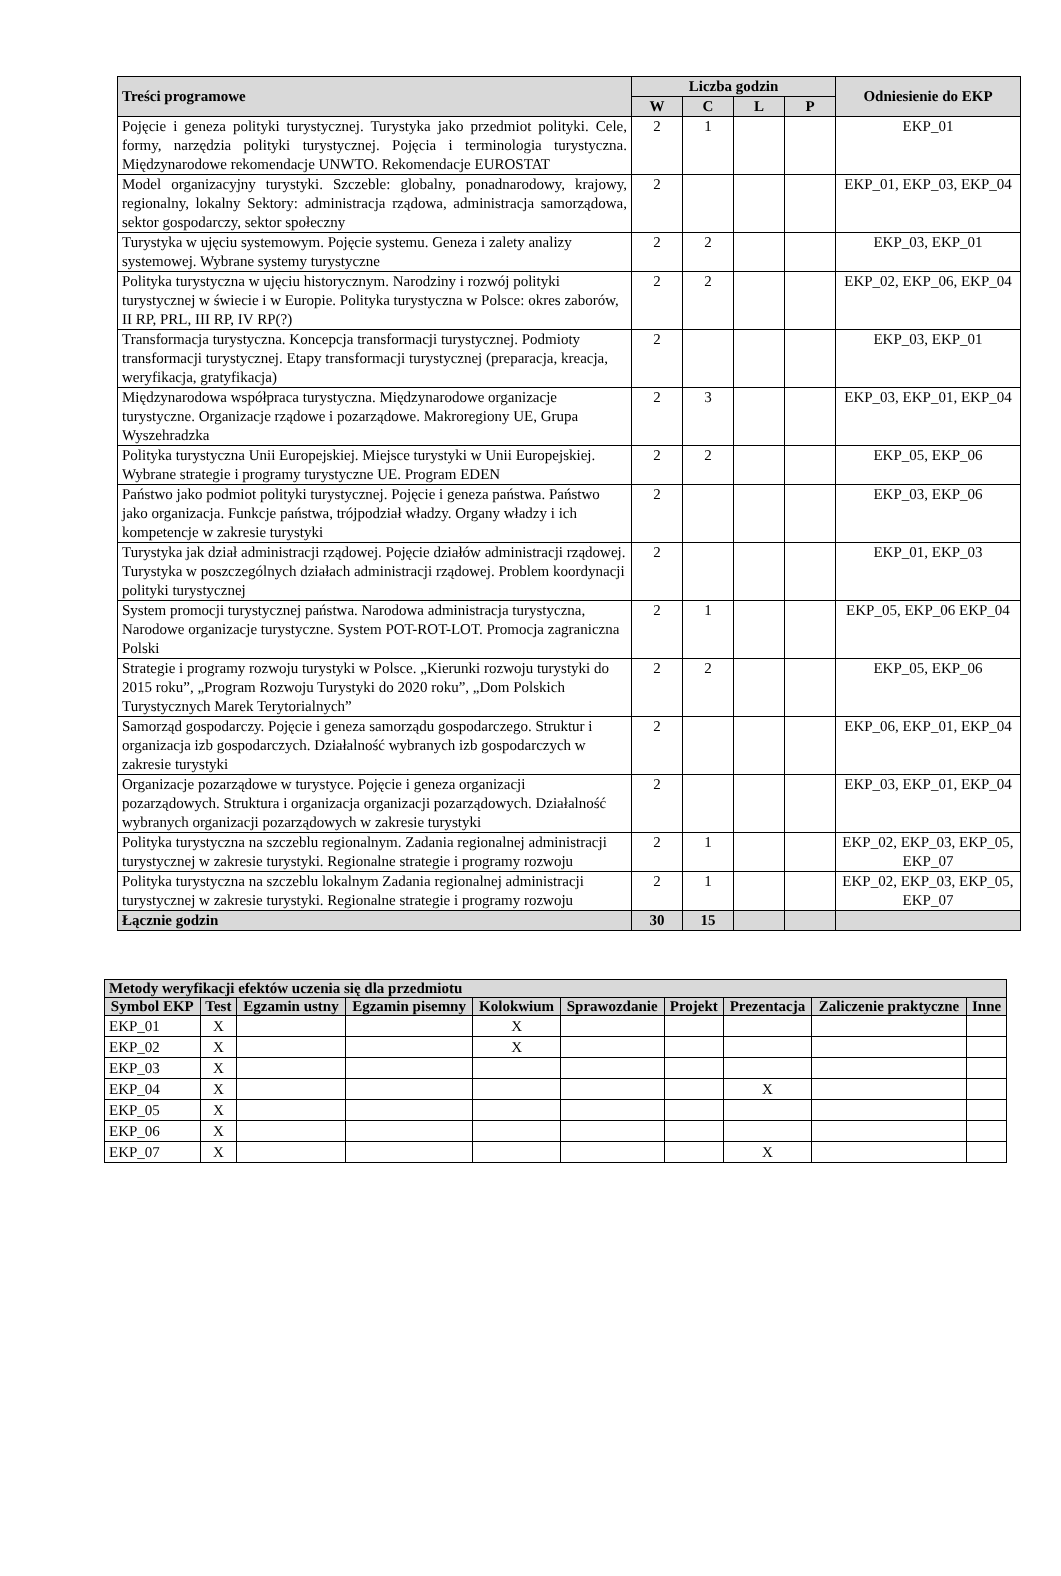| Treści programowe | Liczba godzin | | | | Odniesienie do EKP |
| --- | --- | --- | --- | --- | --- |
| | W | C | L | P | |
| Pojęcie i geneza polityki turystycznej. Turystyka jako przedmiot polityki. Cele, formy, narzędzia polityki turystycznej. Pojęcia i terminologia turystyczna. Międzynarodowe rekomendacje UNWTO. Rekomendacje EUROSTAT | 2 | 1 | | | EKP_01 |
| Model organizacyjny turystyki. Szczeble: globalny, ponadnarodowy, krajowy, regionalny, lokalny Sektory: administracja rządowa, administracja samorządowa, sektor gospodarczy, sektor społeczny | 2 | | | | EKP_01, EKP_03, EKP_04 |
| Turystyka w ujęciu systemowym. Pojęcie systemu. Geneza i zalety analizy systemowej. Wybrane systemy turystyczne | 2 | 2 | | | EKP_03, EKP_01 |
| Polityka turystyczna w ujęciu historycznym. Narodziny i rozwój polityki turystycznej w świecie i w Europie. Polityka turystyczna w Polsce: okres zaborów, II RP, PRL, III RP, IV RP(?) | 2 | 2 | | | EKP_02, EKP_06, EKP_04 |
| Transformacja turystyczna. Koncepcja transformacji turystycznej. Podmioty transformacji turystycznej. Etapy transformacji turystycznej (preparacja, kreacja, weryfikacja, gratyfikacja) | 2 | | | | EKP_03, EKP_01 |
| Międzynarodowa współpraca turystyczna. Międzynarodowe organizacje turystyczne. Organizacje rządowe i pozarządowe. Makroregiony UE, Grupa Wyszehradzka | 2 | 3 | | | EKP_03, EKP_01, EKP_04 |
| Polityka turystyczna Unii Europejskiej. Miejsce turystyki w Unii Europejskiej. Wybrane strategie i programy turystyczne UE. Program EDEN | 2 | 2 | | | EKP_05, EKP_06 |
| Państwo jako podmiot polityki turystycznej. Pojęcie i geneza państwa. Państwo jako organizacja. Funkcje państwa, trójpodział władzy. Organy władzy i ich kompetencje w zakresie turystyki | 2 | | | | EKP_03, EKP_06 |
| Turystyka jak dział administracji rządowej. Pojęcie działów administracji rządowej. Turystyka w poszczególnych działach administracji rządowej. Problem koordynacji polityki turystycznej | 2 | | | | EKP_01, EKP_03 |
| System promocji turystycznej państwa. Narodowa administracja turystyczna, Narodowe organizacje turystyczne. System POT-ROT-LOT. Promocja zagraniczna Polski | 2 | 1 | | | EKP_05, EKP_06 EKP_04 |
| Strategie i programy rozwoju turystyki w Polsce. „Kierunki rozwoju turystyki do 2015 roku”, „Program Rozwoju Turystyki do 2020 roku”, „Dom Polskich Turystycznych Marek Terytorialnych” | 2 | 2 | | | EKP_05, EKP_06 |
| Samorząd gospodarczy. Pojęcie i geneza samorządu gospodarczego. Struktur i organizacja izb gospodarczych. Działalność wybranych izb gospodarczych w zakresie turystyki | 2 | | | | EKP_06, EKP_01, EKP_04 |
| Organizacje pozarządowe w turystyce. Pojęcie i geneza organizacji pozarządowych. Struktura i organizacja organizacji pozarządowych. Działalność wybranych organizacji pozarządowych w zakresie turystyki | 2 | | | | EKP_03, EKP_01, EKP_04 |
| Polityka turystyczna na szczeblu regionalnym. Zadania regionalnej administracji turystycznej w zakresie turystyki. Regionalne strategie i programy rozwoju | 2 | 1 | | | EKP_02, EKP_03, EKP_05, EKP_07 |
| Polityka turystyczna na szczeblu lokalnym Zadania regionalnej administracji turystycznej w zakresie turystyki. Regionalne strategie i programy rozwoju | 2 | 1 | | | EKP_02, EKP_03, EKP_05, EKP_07 |
| Łącznie godzin | 30 | 15 | | | |
| Metody weryfikacji efektów uczenia się dla przedmiotu | | | | | | | | | |
| --- | --- | --- | --- | --- | --- | --- | --- | --- | --- |
| Symbol EKP | Test | Egzamin ustny | Egzamin pisemny | Kolokwium | Sprawozdanie | Projekt | Prezentacja | Zaliczenie praktyczne | Inne |
| EKP_01 | X | | | X | | | | | |
| EKP_02 | X | | | X | | | | | |
| EKP_03 | X | | | | | | | | |
| EKP_04 | X | | | | | | X | | |
| EKP_05 | X | | | | | | | | |
| EKP_06 | X | | | | | | | | |
| EKP_07 | X | | | | | | X | | |